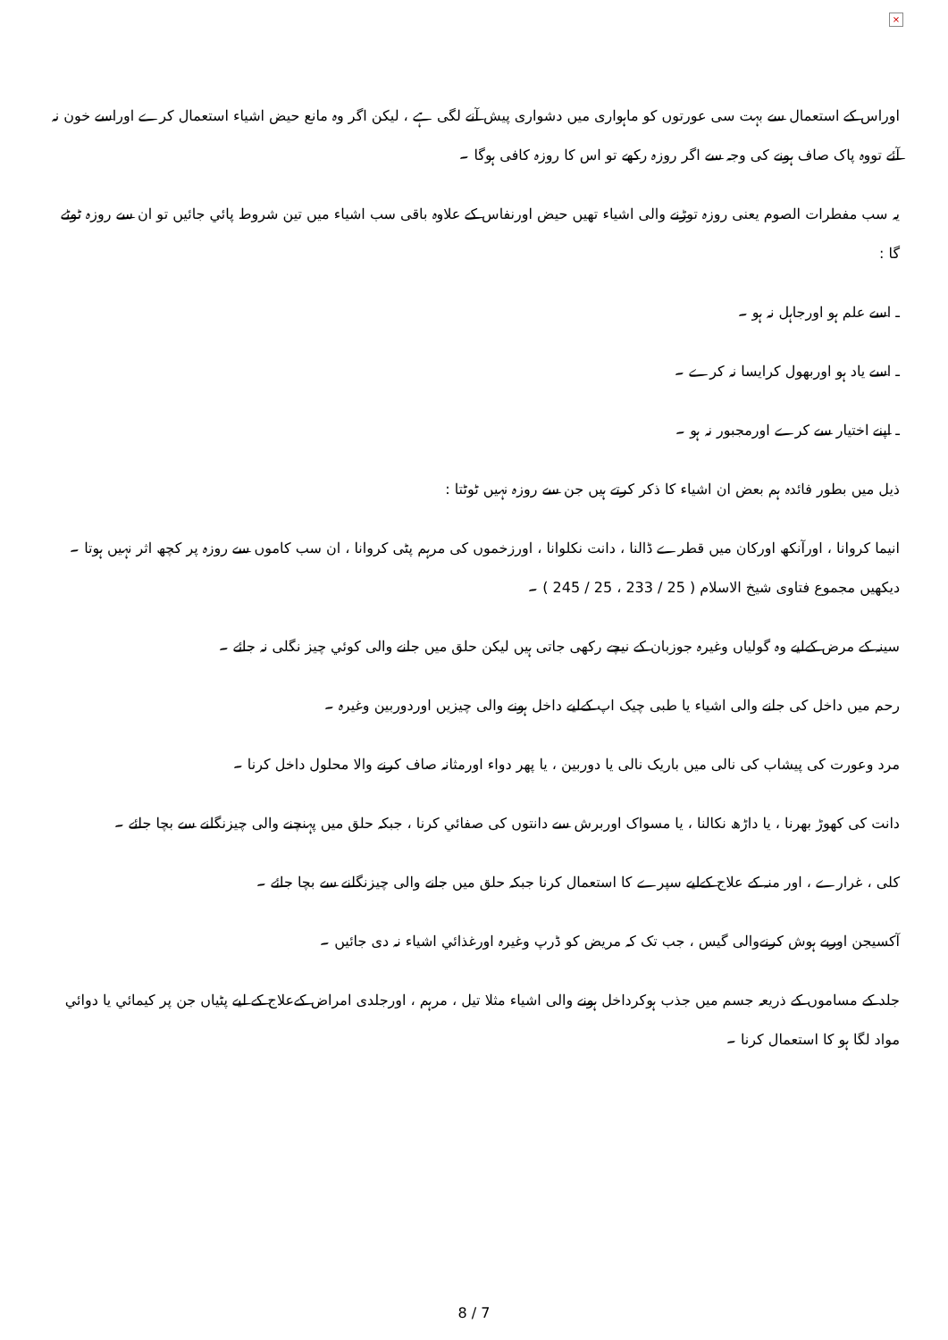×
اوراس کے استعمال سے بہت سی عورتوں کو ماہواری میں دشواری پیش آنے لگی ہے ، لیکن اگر وہ مانع حیض اشیاء استعمال کرے اوراسے خون نہ آئے تووہ پاک صاف ہونے کی وجہ سے اگر روزہ رکھے تو اس کا روزہ کافی ہوگا ۔
یہ سب مفطرات الصوم یعنی روزہ توڑنے والی اشیاء تھیں حیض اورنفاس کے علاوہ باقی سب اشیاء میں تین شروط پائي جائيں تو ان سے روزہ ٹوٹے گا :
ـ اسے علم ہو اورجاہل نہ ہو ۔
ـ اسے یاد ہو اوربھول کرایسا نہ کرے ۔
ـ اپنے اختیار سے کرے اورمجبور نہ ہو ۔
ذیل میں بطور فائدہ ہم بعض ان اشیاء کا ذکر کرتے ہیں جن سے روزہ نہیں ٹوٹتا :
انیما کروانا ، اورآنکھ اورکان میں قطرے ڈالنا ، دانت نکلوانا ، اورزخموں کی مرہم پٹی کروانا ، ان سب کاموں سے روزہ پر کچھ اثر نہیں ہوتا ۔ دیکھیں مجموع فتاوی شیخ الاسلام ( 25 / 233 ، 25 / 245 ) ۔
سینہ کے مرض کےلیے وہ گولیاں وغیرہ جوزبان کے نیچے رکھی جاتی ہیں لیکن حلق میں جانے والی کوئي چيز نگلی نہ جائے ۔
رحم میں داخل کی جانے والی اشیاء یا طبی چیک اپ کےلیے داخل ہونے والی چیزیں اوردوربین وغیرہ ۔
مرد وعورت کی پیشاب کی نالی میں باریک نالی یا دوربین ، یا پھر دواء اورمثانہ صاف کرنے والا محلول داخل کرنا ۔
دانت کی کھوڑ بھرنا ، یا داڑھ نکالنا ، یا مسواک اوربرش سے دانتوں کی صفائي کرنا ، جبکہ حلق میں پہنچنے والی چيزنگلنے سے بچا جائے ۔
کلی ، غرارے ، اور منہ کے علاج کےلیے سپرے کا استعمال کرنا جبکہ حلق میں جانے والی چيزنگلنے سے بچا جائے ۔
آکسیجن اوربے ہوش کرنےوالی گیس ، جب تک کہ مریض کو ڈرپ وغیرہ اورغذائي اشیاء نہ دی جائيں ۔
جلد کے مساموں کے ذریعہ جسم میں جذب ہوکرداخل ہونے والی اشیاء مثلا تیل ، مرہم ، اورجلدی امراض کےعلاج کے لیے پٹیاں جن پر کیمائي یا دوائي مواد لگا ہو کا استعمال کرنا ۔
8 / 7